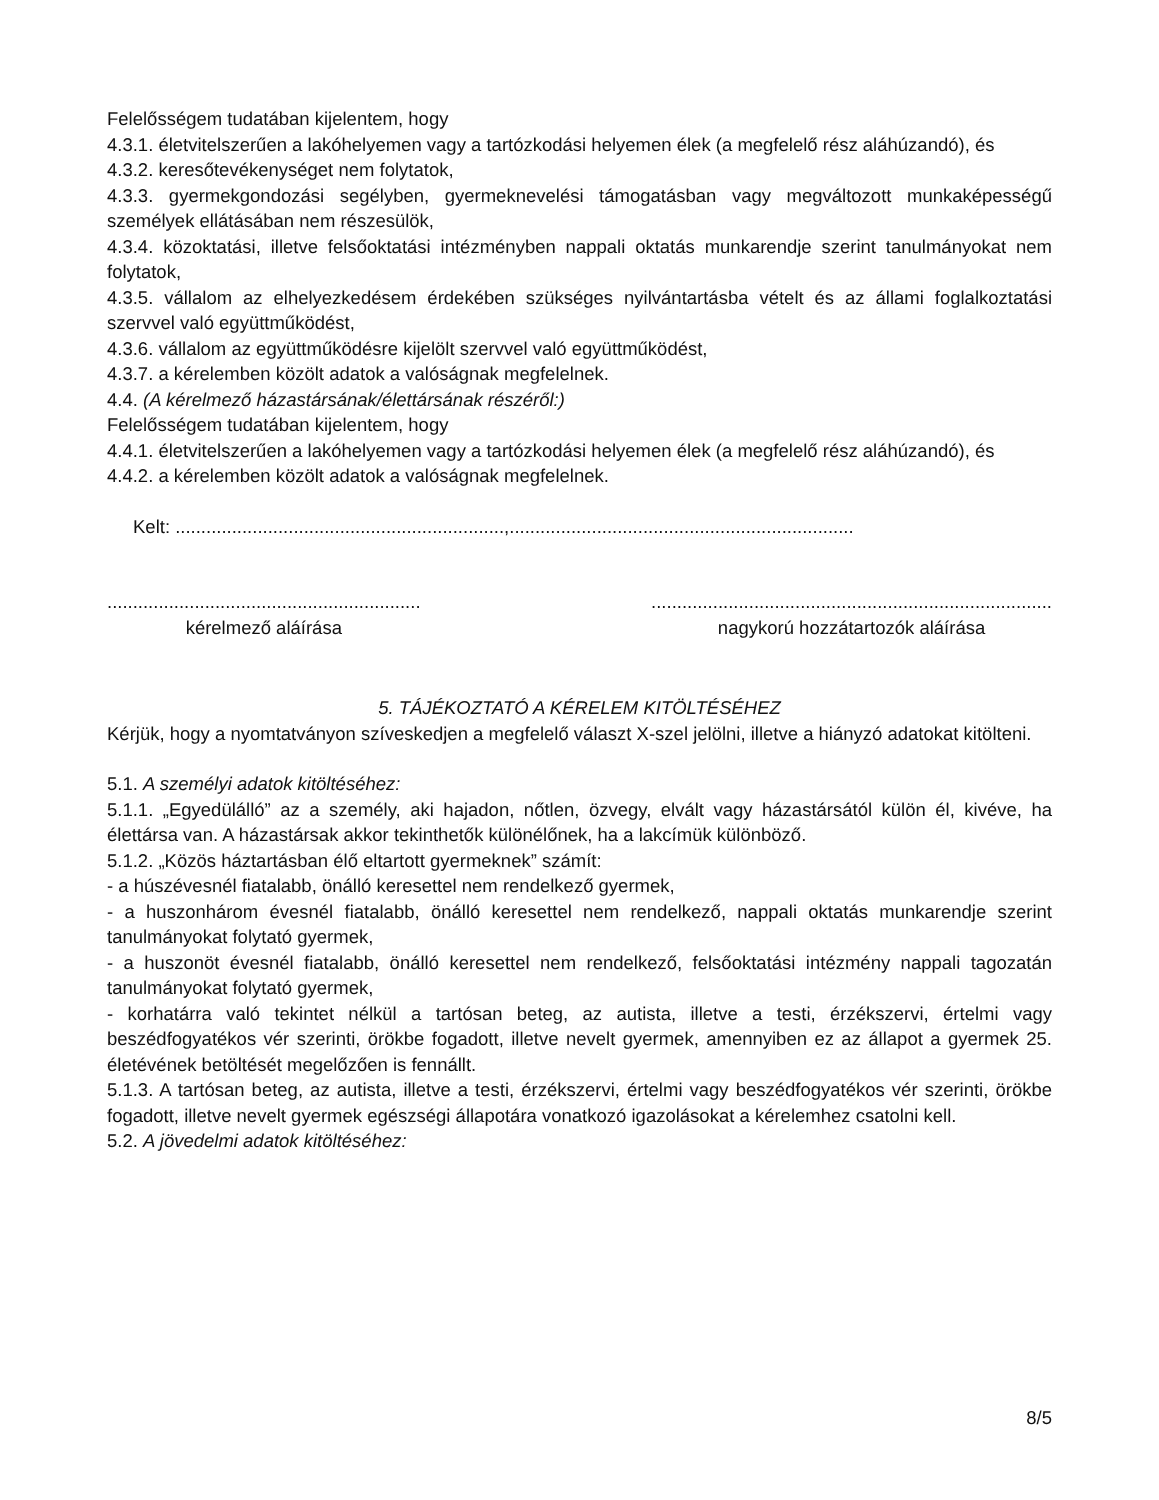Felelősségem tudatában kijelentem, hogy
4.3.1. életvitelszerűen a lakóhelyemen vagy a tartózkodási helyemen élek (a megfelelő rész aláhúzandó), és
4.3.2. keresőtevékenységet nem folytatok,
4.3.3. gyermekgondozási segélyben, gyermeknevelési támogatásban vagy megváltozott munkaképességű személyek ellátásában nem részesülök,
4.3.4. közoktatási, illetve felsőoktatási intézményben nappali oktatás munkarendje szerint tanulmányokat nem folytatok,
4.3.5. vállalom az elhelyezkedésem érdekében szükséges nyilvántartásba vételt és az állami foglalkoztatási szervvel való együttműködést,
4.3.6. vállalom az együttműködésre kijelölt szervvel való együttműködést,
4.3.7. a kérelemben közölt adatok a valóságnak megfelelnek.
4.4. (A kérelmező házastársának/élettársának részéről:)
Felelősségem tudatában kijelentem, hogy
4.4.1. életvitelszerűen a lakóhelyemen vagy a tartózkodási helyemen élek (a megfelelő rész aláhúzandó), és
4.4.2. a kérelemben közölt adatok a valóságnak megfelelnek.
Kelt: ................................................................,...................................................................
.............................................................
kérelmező aláírása
..............................................................................
nagykorú hozzátartozók aláírása
5. TÁJÉKOZTATÓ A KÉRELEM KITÖLTÉSÉHEZ
Kérjük, hogy a nyomtatványon szíveskedjen a megfelelő választ X-szel jelölni, illetve a hiányzó adatokat kitölteni.
5.1. A személyi adatok kitöltéséhez:
5.1.1. „Egyedülálló” az a személy, aki hajadon, nőtlen, özvegy, elvált vagy házastársától külön él, kivéve, ha élettársa van. A házastársak akkor tekinthetők különélőnek, ha a lakcímük különböző.
5.1.2. „Közös háztartásban élő eltartott gyermeknek” számít:
- a húszévesnél fiatalabb, önálló keresettel nem rendelkező gyermek,
- a huszonhárom évesnél fiatalabb, önálló keresettel nem rendelkező, nappali oktatás munkarendje szerint tanulmányokat folytató gyermek,
- a huszonöt évesnél fiatalabb, önálló keresettel nem rendelkező, felsőoktatási intézmény nappali tagozatán tanulmányokat folytató gyermek,
- korhatárra való tekintet nélkül a tartósan beteg, az autista, illetve a testi, érzékszervi, értelmi vagy beszédfogyatékos vér szerinti, örökbe fogadott, illetve nevelt gyermek, amennyiben ez az állapot a gyermek 25. életévének betöltését megelőzően is fennállt.
5.1.3. A tartósan beteg, az autista, illetve a testi, érzékszervi, értelmi vagy beszédfogyatékos vér szerinti, örökbe fogadott, illetve nevelt gyermek egészségi állapotára vonatkozó igazolásokat a kérelemhez csatolni kell.
5.2. A jövedelmi adatok kitöltéséhez:
8/5